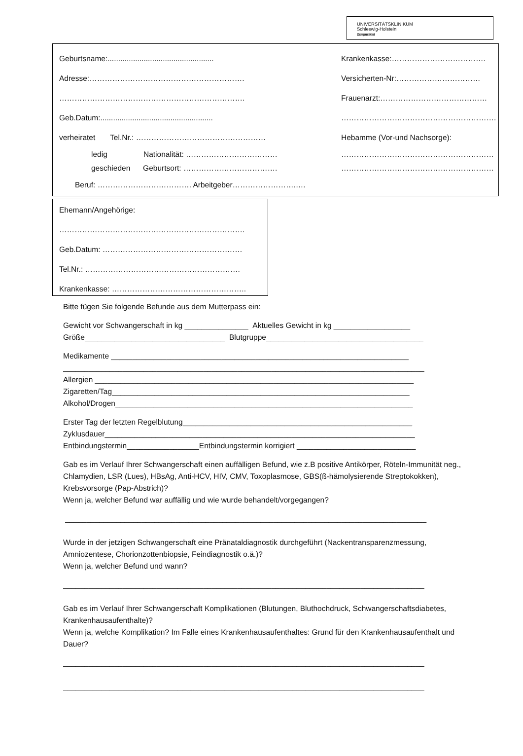UNIVERSITÄTSKLINIKUM
Schleswig-Holstein
Campus Kiel
Geburtsname:..................................................
Adresse:…………………………………………………….
……………………………………………………………….
Geb.Datum:.....................................................
verheiratet Tel.Nr.: ……………………………………………
ledig Nationalität: ………………………………
geschieden Geburtsort: ……………………………….
Beruf: ………………………………. Arbeitgeber…………………….….
Krankenkasse:……………………………….
Versicherten-Nr:……………………………
Frauenarzt:……………………………………
…………………………………………………….
Hebamme (Vor-und Nachsorge):
……………………………………………………
……………………………………………………
Ehemann/Angehörige:
……………………………………………………………….
Geb.Datum: ……………………………………………….
Tel.Nr.: …………………………………………………….
Krankenkasse: ……………………………………………..
Bitte fügen Sie folgende Befunde aus dem Mutterpass ein:
Gewicht vor Schwangerschaft in kg _______________ Aktuelles Gewicht in kg __________________
Größe_________________________________ Blutgruppe_____________________________________
Medikamente ______________________________________________________________________
_____________________________________________________________________________________
Allergien ___________________________________________________________________________
Zigaretten/Tag______________________________________________________________________
Alkohol/Drogen______________________________________________________________________
Erster Tag der letzten Regelblutung______________________________________________________
Zyklusdauer_________________________________________________________________________
Entbindungstermin_________________Entbindungstermin korrigiert ____________________________
Gab es im Verlauf Ihrer Schwangerschaft einen auffälligen Befund, wie z.B positive Antikörper, Röteln-Immunität neg., Chlamydien, LSR (Lues), HBsAg, Anti-HCV, HIV, CMV, Toxoplasmose, GBS(ß-hämolysierende Streptokokken), Krebsvorsorge (Pap-Abstrich)?
Wenn ja, welcher Befund war auffällig und wie wurde behandelt/vorgegangen?
_____________________________________________________________________________________
Wurde in der jetzigen Schwangerschaft eine Pränataldiagnostik durchgeführt (Nackentransparenzmessung, Amniozentese, Chorionzottenbiopsie, Feindiagnostik o.ä.)?
Wenn ja, welcher Befund und wann?
_____________________________________________________________________________________
Gab es im Verlauf Ihrer Schwangerschaft Komplikationen (Blutungen, Bluthochdruck, Schwangerschaftsdiabetes, Krankenhausaufenthalte)?
Wenn ja, welche Komplikation? Im Falle eines Krankenhausaufenthaltes: Grund für den Krankenhausaufenthalt und Dauer?
_____________________________________________________________________________________
_____________________________________________________________________________________